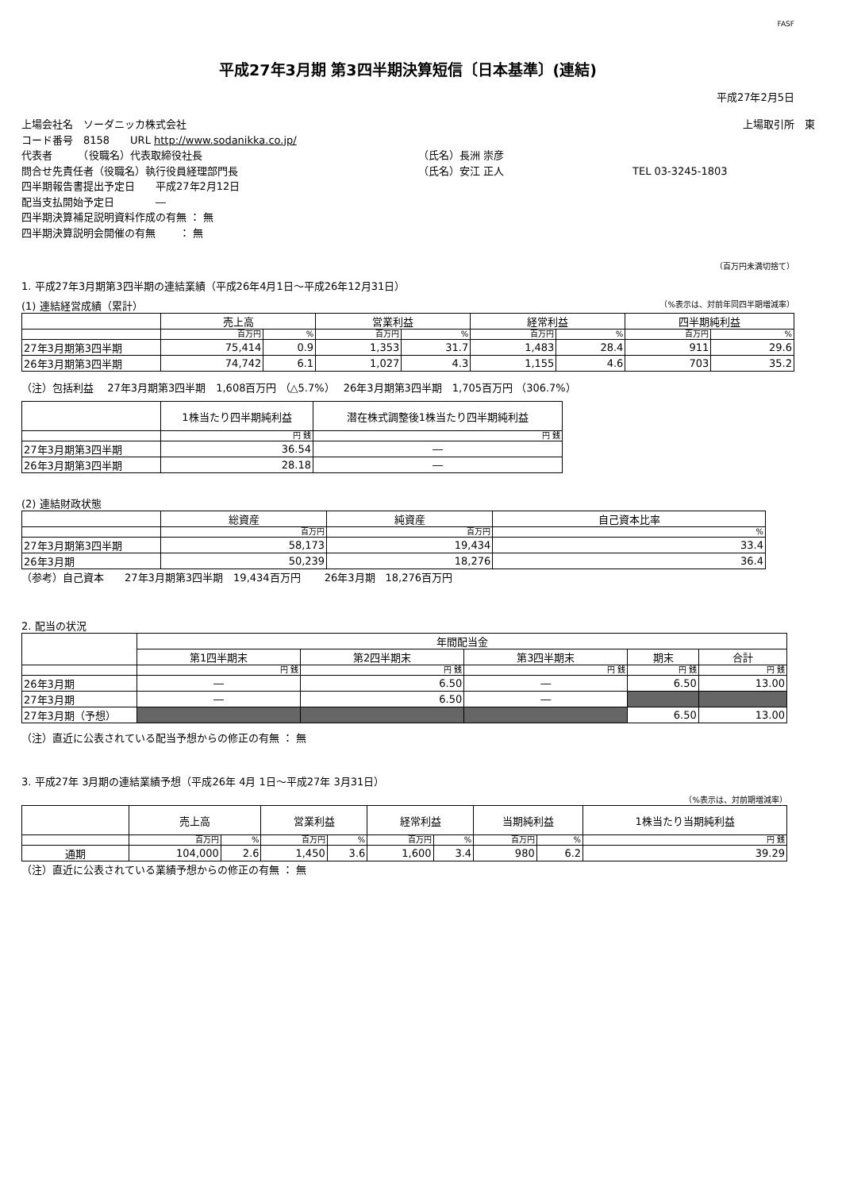FASF
平成27年3月期 第3四半期決算短信〔日本基準〕(連結)
平成27年2月5日
上場会社名　ソーダニッカ株式会社
上場取引所　東
コード番号　8158　　URL http://www.sodanikka.co.jp/
代表者　　　（役職名）代表取締役社長
（氏名）長洲 崇彦
問合せ先責任者（役職名）執行役員経理部門長
（氏名）安江 正人
TEL 03-3245-1803
四半期報告書提出予定日　　平成27年2月12日
配当支払開始予定日　　　　―
四半期決算補足説明資料作成の有無 ： 無
四半期決算説明会開催の有無　　 ： 無
（百万円未満切捨て）
1. 平成27年3月期第3四半期の連結業績（平成26年4月1日～平成26年12月31日）
(1) 連結経営成績（累計） （%表示は、対前年同四半期増減率）
| | 売上高 | | 営業利益 | | 経常利益 | | 四半期純利益 | |
| --- | --- | --- | --- | --- | --- | --- | --- | --- |
| | 百万円 | % | 百万円 | % | 百万円 | % | 百万円 | % |
| 27年3月期第3四半期 | 75,414 | 0.9 | 1,353 | 31.7 | 1,483 | 28.4 | 911 | 29.6 |
| 26年3月期第3四半期 | 74,742 | 6.1 | 1,027 | 4.3 | 1,155 | 4.6 | 703 | 35.2 |
（注）包括利益　 27年3月期第3四半期　1,608百万円 （△5.7%）　 26年3月期第3四半期　1,705百万円 （306.7%）
| | 1株当たり四半期純利益 | 潜在株式調整後1株当たり四半期純利益 |
| --- | --- | --- |
| | 円 銭 | 円 銭 |
| 27年3月期第3四半期 | 36.54 | ― |
| 26年3月期第3四半期 | 28.18 | ― |
(2) 連結財政状態
| | 総資産 | 純資産 | 自己資本比率 |
| --- | --- | --- | --- |
| | 百万円 | 百万円 | % |
| 27年3月期第3四半期 | 58,173 | 19,434 | 33.4 |
| 26年3月期 | 50,239 | 18,276 | 36.4 |
（参考）自己資本　　27年3月期第3四半期　19,434百万円　　 26年3月期　18,276百万円
2. 配当の状況
| | 年間配当金 | | | | |
| --- | --- | --- | --- | --- | --- |
| | 第1四半期末 | 第2四半期末 | 第3四半期末 | 期末 | 合計 |
| | 円 銭 | 円 銭 | 円 銭 | 円 銭 | 円 銭 |
| 26年3月期 | ― | 6.50 | ― | 6.50 | 13.00 |
| 27年3月期 | ― | 6.50 | ― | | |
| 27年3月期（予想） | | | | 6.50 | 13.00 |
（注）直近に公表されている配当予想からの修正の有無 ： 無
3. 平成27年 3月期の連結業績予想（平成26年 4月 1日～平成27年 3月31日）
（%表示は、対前期増減率）
| | 売上高 | | 営業利益 | | 経常利益 | | 当期純利益 | | 1株当たり当期純利益 |
| --- | --- | --- | --- | --- | --- | --- | --- | --- | --- |
| | 百万円 | % | 百万円 | % | 百万円 | % | 百万円 | % | 円 銭 |
| 通期 | 104,000 | 2.6 | 1,450 | 3.6 | 1,600 | 3.4 | 980 | 6.2 | 39.29 |
（注）直近に公表されている業績予想からの修正の有無 ： 無